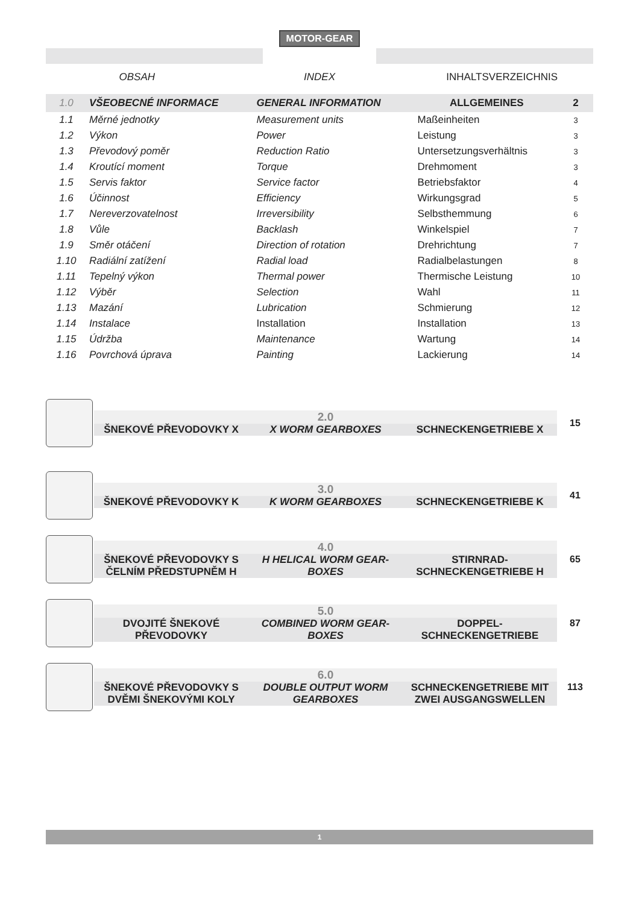MOTOR-GEAR
OBSAH INDEX INHALTSVERZEICHNIS
| 1.0 | VŠEOBECNÉ INFORMACE | GENERAL INFORMATION | ALLGEMEINES | 2 |
| 1.1 | Měrné jednotky | Measurement units | Maßeinheiten | 3 |
| 1.2 | Výkon | Power | Leistung | 3 |
| 1.3 | Převodový poměr | Reduction Ratio | Untersetzungsverhältnis | 3 |
| 1.4 | Kroutící moment | Torque | Drehmoment | 3 |
| 1.5 | Servis faktor | Service factor | Betriebsfaktor | 4 |
| 1.6 | Účinnost | Efficiency | Wirkungsgrad | 5 |
| 1.7 | Nereverzovatelnost | Irreversibility | Selbsthemmung | 6 |
| 1.8 | Vůle | Backlash | Winkelspiel | 7 |
| 1.9 | Směr otáčení | Direction of rotation | Drehrichtung | 7 |
| 1.10 | Radiální zatížení | Radial load | Radialbelastungen | 8 |
| 1.11 | Tepelný výkon | Thermal power | Thermische Leistung | 10 |
| 1.12 | Výběr | Selection | Wahl | 11 |
| 1.13 | Mazání | Lubrication | Schmierung | 12 |
| 1.14 | Instalace | Installation | Installation | 13 |
| 1.15 | Údržba | Maintenance | Wartung | 14 |
| 1.16 | Povrchová úprava | Painting | Lackierung | 14 |
2.0
ŠNEKOVÉ PŘEVODOVKY X X WORM GEARBOXES SCHNECKENGETRIEBE X
15
3.0
ŠNEKOVÉ PŘEVODOVKY K K WORM GEARBOXES SCHNECKENGETRIEBE K
41
4.0
ŠNEKOVÉ PŘEVODOVKY S ČELNÍM PŘEDSTUPNĚM H
H HELICAL WORM GEAR-BOXES STIRNRAD-SCHNECKENGETRIEBE H
65
5.0
DVOJITÉ ŠNEKOVÉ PŘEVODOVKY COMBINED WORM GEAR-BOXES DOPPEL-SCHNECKENGETRIEBE
87
6.0
ŠNEKOVÉ PŘEVODOVKY S DVĚMI ŠNEKOVÝMI KOLY
DOUBLE OUTPUT WORM GEARBOXES SCHNECKENGETRIEBE MIT ZWEI AUSGANGSWELLEN
113
1